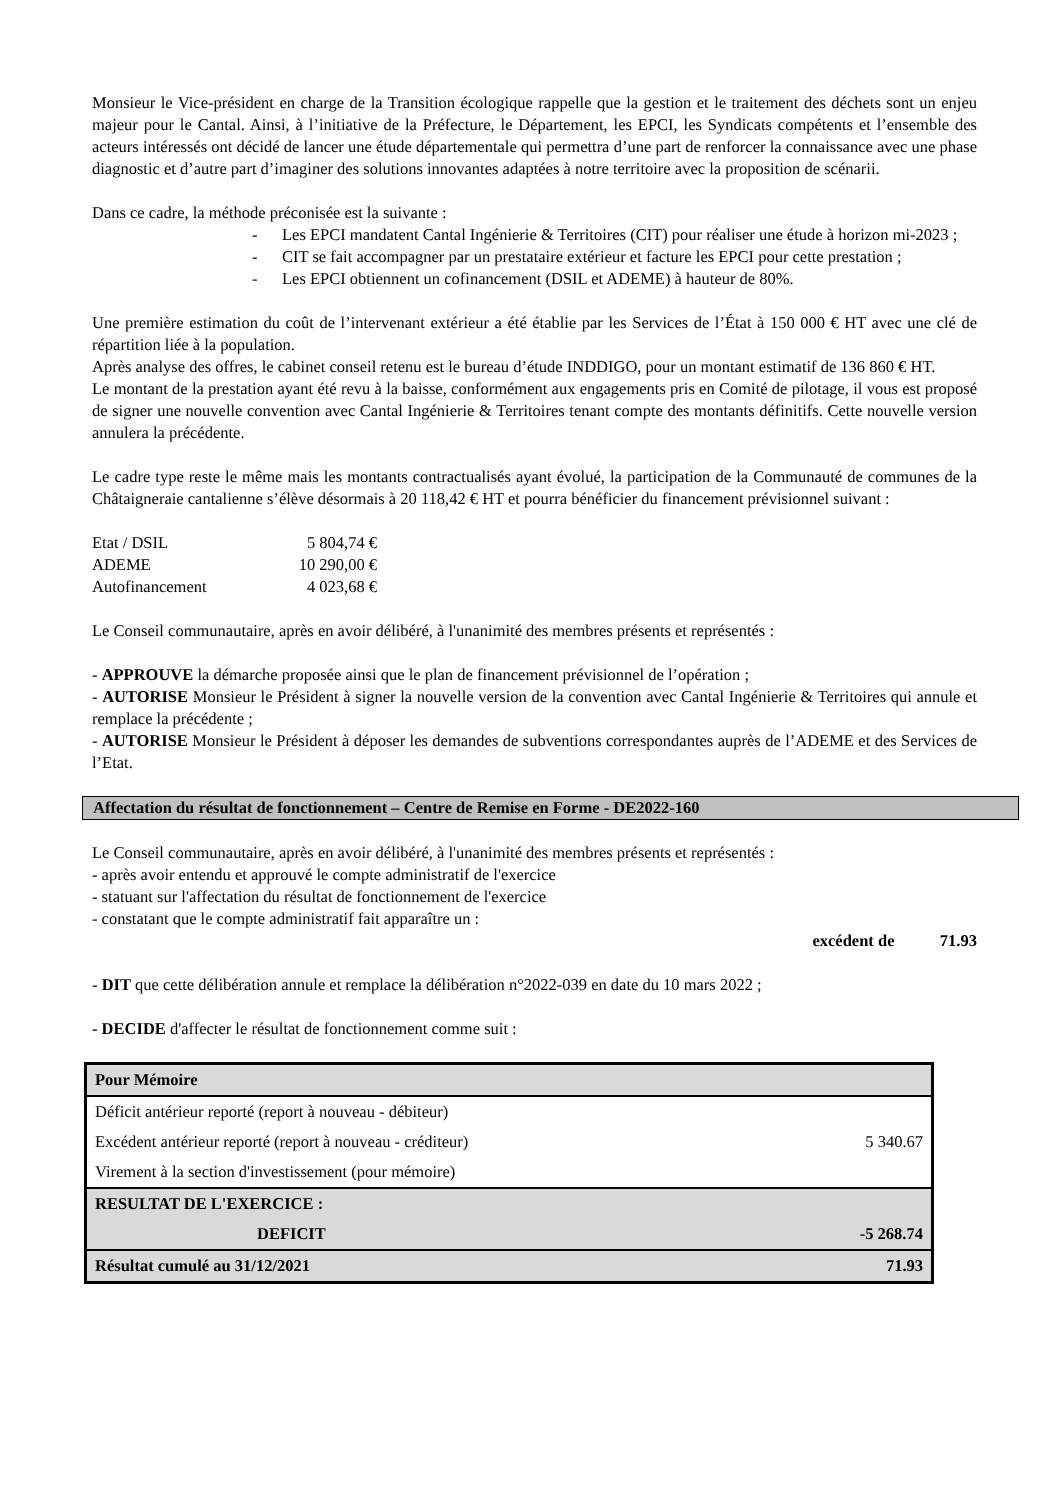Monsieur le Vice-président en charge de la Transition écologique rappelle que la gestion et le traitement des déchets sont un enjeu majeur pour le Cantal. Ainsi, à l’initiative de la Préfecture, le Département, les EPCI, les Syndicats compétents et l’ensemble des acteurs intéressés ont décidé de lancer une étude départementale qui permettra d’une part de renforcer la connaissance avec une phase diagnostic et d’autre part d’imaginer des solutions innovantes adaptées à notre territoire avec la proposition de scénarii.
Dans ce cadre, la méthode préconisée est la suivante :
- Les EPCI mandatent Cantal Ingénierie & Territoires (CIT) pour réaliser une étude à horizon mi-2023 ;
- CIT se fait accompagner par un prestataire extérieur et facture les EPCI pour cette prestation ;
- Les EPCI obtiennent un cofinancement (DSIL et ADEME) à hauteur de 80%.
Une première estimation du coût de l’intervenant extérieur a été établie par les Services de l’État à 150 000 € HT avec une clé de répartition liée à la population.
Après analyse des offres, le cabinet conseil retenu est le bureau d’étude INDDIGO, pour un montant estimatif de 136 860 € HT.
Le montant de la prestation ayant été revu à la baisse, conformément aux engagements pris en Comité de pilotage, il vous est proposé de signer une nouvelle convention avec Cantal Ingénierie & Territoires tenant compte des montants définitifs. Cette nouvelle version annulera la précédente.
Le cadre type reste le même mais les montants contractualisés ayant évolué, la participation de la Communauté de communes de la Châtaigneraie cantalienne s’élève désormais à 20 118,42 € HT et pourra bénéficier du financement prévisionnel suivant :
| Etat / DSIL | 5 804,74 € |
| ADEME | 10 290,00 € |
| Autofinancement | 4 023,68 € |
Le Conseil communautaire, après en avoir délibéré, à l'unanimité des membres présents et représentés :
- APPROUVE la démarche proposée ainsi que le plan de financement prévisionnel de l’opération ;
- AUTORISE Monsieur le Président à signer la nouvelle version de la convention avec Cantal Ingénierie & Territoires qui annule et remplace la précédente ;
- AUTORISE Monsieur le Président à déposer les demandes de subventions correspondantes auprès de l’ADEME et des Services de l’Etat.
Affectation du résultat de fonctionnement – Centre de Remise en Forme - DE2022-160
Le Conseil communautaire, après en avoir délibéré, à l'unanimité des membres présents et représentés :
- après avoir entendu et approuvé le compte administratif de l'exercice
- statuant sur l'affectation du résultat de fonctionnement de l'exercice
- constatant que le compte administratif fait apparaître un :
excédent de 71.93
- DIT que cette délibération annule et remplace la délibération n°2022-039 en date du 10 mars 2022 ;
- DECIDE d'affecter le résultat de fonctionnement comme suit :
| Pour Mémoire | |
| Déficit antérieur reporté (report à nouveau - débiteur) | |
| Excédent antérieur reporté (report à nouveau - créditeur) | 5 340.67 |
| Virement à la section d'investissement (pour mémoire) | |
| RESULTAT DE L'EXERCICE : | |
| DEFICIT | -5 268.74 |
| Résultat cumulé au 31/12/2021 | 71.93 |